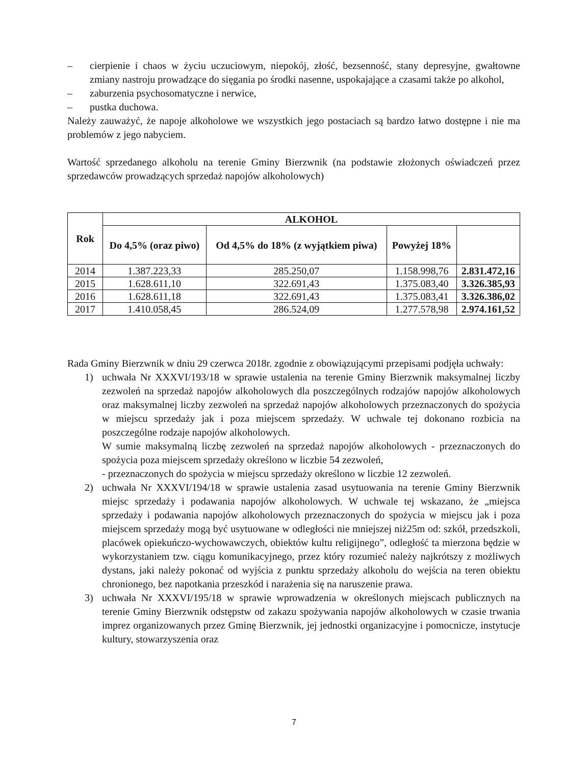– cierpienie i chaos w życiu uczuciowym, niepokój, złość, bezsenność, stany depresyjne, gwałtowne zmiany nastroju prowadzące do sięgania po środki nasenne, uspokajające a czasami także po alkohol,
– zaburzenia psychosomatyczne i nerwice,
– pustka duchowa.
Należy zauważyć, że napoje alkoholowe we wszystkich jego postaciach są bardzo łatwo dostępne i nie ma problemów z jego nabyciem.
Wartość sprzedanego alkoholu na terenie Gminy Bierzwnik (na podstawie złożonych oświadczeń przez sprzedawców prowadzących sprzedaż napojów alkoholowych)
| Rok | ALKOHOL | | | |
| --- | --- | --- | --- | --- |
| | Do 4,5% (oraz piwo) | Od 4,5% do 18% (z wyjątkiem piwa) | Powyżej 18% | |
| 2014 | 1.387.223,33 | 285.250,07 | 1.158.998,76 | 2.831.472,16 |
| 2015 | 1.628.611,10 | 322.691,43 | 1.375.083,40 | 3.326.385,93 |
| 2016 | 1.628.611,18 | 322.691,43 | 1.375.083,41 | 3.326.386,02 |
| 2017 | 1.410.058,45 | 286.524,09 | 1.277.578,98 | 2.974.161,52 |
Rada Gminy Bierzwnik w dniu 29 czerwca 2018r. zgodnie z obowiązującymi przepisami podjęła uchwały:
1) uchwała Nr XXXVI/193/18 w sprawie ustalenia na terenie Gminy Bierzwnik maksymalnej liczby zezwoleń na sprzedaż napojów alkoholowych dla poszczególnych rodzajów napojów alkoholowych oraz maksymalnej liczby zezwoleń na sprzedaż napojów alkoholowych przeznaczonych do spożycia w miejscu sprzedaży jak i poza miejscem sprzedaży. W uchwale tej dokonano rozbicia na poszczególne rodzaje napojów alkoholowych.
W sumie maksymalną liczbę zezwoleń na sprzedaż napojów alkoholowych - przeznaczonych do spożycia poza miejscem sprzedaży określono w liczbie 54 zezwoleń,
- przeznaczonych do spożycia w miejscu sprzedaży określono w liczbie 12 zezwoleń.
2) uchwała Nr XXXVI/194/18 w sprawie ustalenia zasad usytuowania na terenie Gminy Bierzwnik miejsc sprzedaży i podawania napojów alkoholowych. W uchwale tej wskazano, że „miejsca sprzedaży i podawania napojów alkoholowych przeznaczonych do spożycia w miejscu jak i poza miejscem sprzedaży mogą być usytuowane w odległości nie mniejszej niż25m od: szkół, przedszkoli, placówek opiekuńczo-wychowawczych, obiektów kultu religijnego”, odległość ta mierzona będzie w wykorzystaniem tzw. ciągu komunikacyjnego, przez który rozumieć należy najkrótszy z możliwych dystans, jaki należy pokonać od wyjścia z punktu sprzedaży alkoholu do wejścia na teren obiektu chronionego, bez napotkania przeszkód i narażenia się na naruszenie prawa.
3) uchwała Nr XXXVI/195/18 w sprawie wprowadzenia w określonych miejscach publicznych na terenie Gminy Bierzwnik odstępstw od zakazu spożywania napojów alkoholowych w czasie trwania imprez organizowanych przez Gminę Bierzwnik, jej jednostki organizacyjne i pomocnicze, instytucje kultury, stowarzyszenia oraz
7